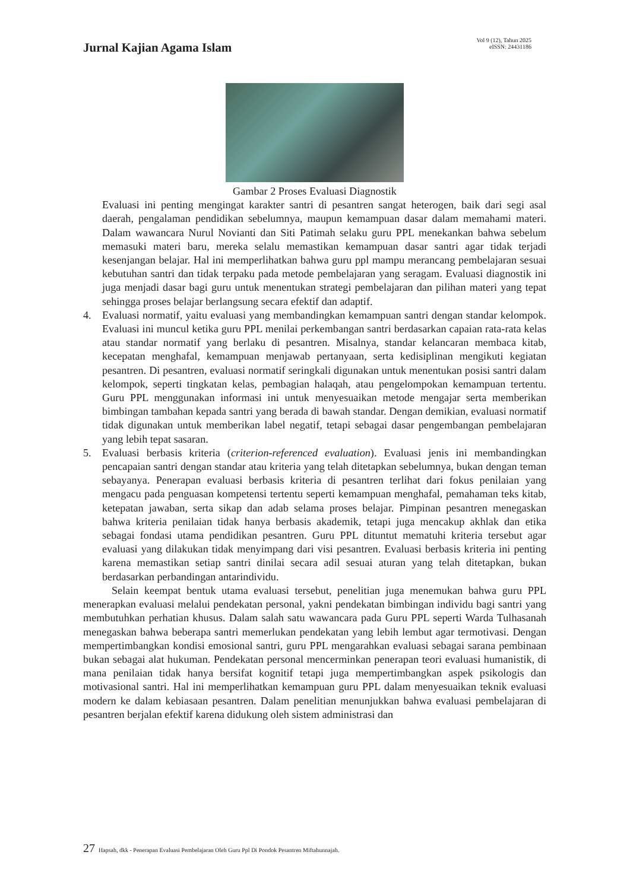Jurnal Kajian Agama Islam
Vol 9 (12), Tahun 2025
eISSN: 24431186
Gambar 2 Proses Evaluasi Diagnostik
Evaluasi ini penting mengingat karakter santri di pesantren sangat heterogen, baik dari segi asal daerah, pengalaman pendidikan sebelumnya, maupun kemampuan dasar dalam memahami materi. Dalam wawancara Nurul Novianti dan Siti Patimah selaku guru PPL menekankan bahwa sebelum memasuki materi baru, mereka selalu memastikan kemampuan dasar santri agar tidak terjadi kesenjangan belajar. Hal ini memperlihatkan bahwa guru ppl mampu merancang pembelajaran sesuai kebutuhan santri dan tidak terpaku pada metode pembelajaran yang seragam. Evaluasi diagnostik ini juga menjadi dasar bagi guru untuk menentukan strategi pembelajaran dan pilihan materi yang tepat sehingga proses belajar berlangsung secara efektif dan adaptif.
4. Evaluasi normatif, yaitu evaluasi yang membandingkan kemampuan santri dengan standar kelompok. Evaluasi ini muncul ketika guru PPL menilai perkembangan santri berdasarkan capaian rata-rata kelas atau standar normatif yang berlaku di pesantren. Misalnya, standar kelancaran membaca kitab, kecepatan menghafal, kemampuan menjawab pertanyaan, serta kedisiplinan mengikuti kegiatan pesantren. Di pesantren, evaluasi normatif seringkali digunakan untuk menentukan posisi santri dalam kelompok, seperti tingkatan kelas, pembagian halaqah, atau pengelompokan kemampuan tertentu. Guru PPL menggunakan informasi ini untuk menyesuaikan metode mengajar serta memberikan bimbingan tambahan kepada santri yang berada di bawah standar. Dengan demikian, evaluasi normatif tidak digunakan untuk memberikan label negatif, tetapi sebagai dasar pengembangan pembelajaran yang lebih tepat sasaran.
5. Evaluasi berbasis kriteria (criterion-referenced evaluation). Evaluasi jenis ini membandingkan pencapaian santri dengan standar atau kriteria yang telah ditetapkan sebelumnya, bukan dengan teman sebayanya. Penerapan evaluasi berbasis kriteria di pesantren terlihat dari fokus penilaian yang mengacu pada penguasan kompetensi tertentu seperti kemampuan menghafal, pemahaman teks kitab, ketepatan jawaban, serta sikap dan adab selama proses belajar. Pimpinan pesantren menegaskan bahwa kriteria penilaian tidak hanya berbasis akademik, tetapi juga mencakup akhlak dan etika sebagai fondasi utama pendidikan pesantren. Guru PPL dituntut mematuhi kriteria tersebut agar evaluasi yang dilakukan tidak menyimpang dari visi pesantren. Evaluasi berbasis kriteria ini penting karena memastikan setiap santri dinilai secara adil sesuai aturan yang telah ditetapkan, bukan berdasarkan perbandingan antarindividu.
Selain keempat bentuk utama evaluasi tersebut, penelitian juga menemukan bahwa guru PPL menerapkan evaluasi melalui pendekatan personal, yakni pendekatan bimbingan individu bagi santri yang membutuhkan perhatian khusus. Dalam salah satu wawancara pada Guru PPL seperti Warda Tulhasanah menegaskan bahwa beberapa santri memerlukan pendekatan yang lebih lembut agar termotivasi. Dengan mempertimbangkan kondisi emosional santri, guru PPL mengarahkan evaluasi sebagai sarana pembinaan bukan sebagai alat hukuman. Pendekatan personal mencerminkan penerapan teori evaluasi humanistik, di mana penilaian tidak hanya bersifat kognitif tetapi juga mempertimbangkan aspek psikologis dan motivasional santri. Hal ini memperlihatkan kemampuan guru PPL dalam menyesuaikan teknik evaluasi modern ke dalam kebiasaan pesantren. Dalam penelitian menunjukkan bahwa evaluasi pembelajaran di pesantren berjalan efektif karena didukung oleh sistem administrasi dan
27 Hapsah, dkk - Penerapan Evaluasi Pembelajaran Oleh Guru Ppl Di Pondok Pesantren Miftahunnajah.